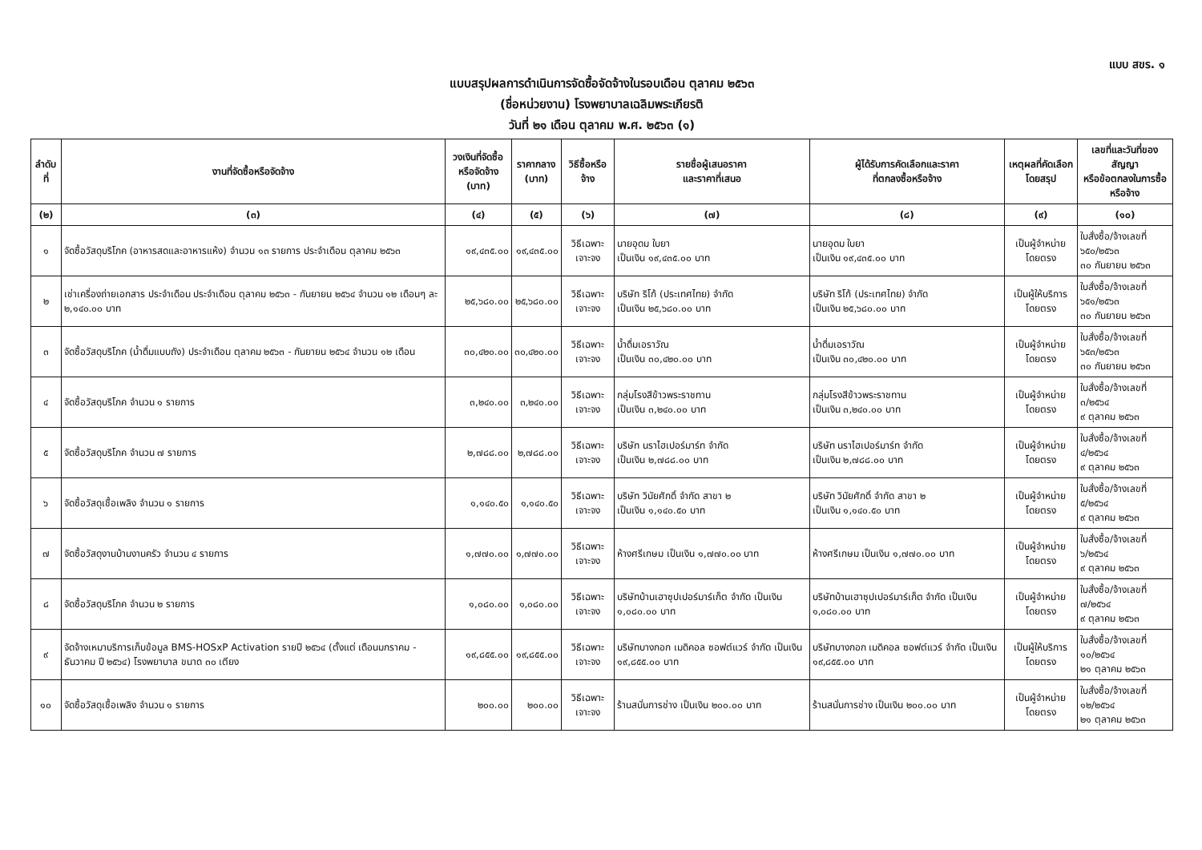แบบ สขร. ๑
แบบสรุปผลการดำเนินการจัดซื้อจัดจ้างในรอบเดือน ตุลาคม ๒๕๖๓
(ชื่อหน่วยงาน) โรงพยาบาลเฉลิมพระเกียรติ
วันที่ ๒๑ เดือน ตุลาคม พ.ศ. ๒๕๖๓ (๑)
| ลำดับที่ | งานที่จัดซื้อหรือจัดจ้าง | วงเงินที่จัดซื้อ หรือจัดจ้าง (บาท) | ราคากลาง (บาท) | วิธีซื้อหรือจ้าง | รายชื่อผู้เสนอราคา และราคาที่เสนอ | ผู้ได้รับการคัดเลือกและราคา ที่ตกลงซื้อหรือจ้าง | เหตุผลที่คัดเลือก โดยสรุป | เลขที่และวันที่ของสัญญา หรือข้อตกลงในการซื้อหรือจ้าง |
| --- | --- | --- | --- | --- | --- | --- | --- | --- |
| (๒) | (๓) | (๔) | (๕) | (๖) | (๗) | (๘) | (๙) | (๑๐) |
| ๑ | จัดซื้อวัสดุบริโภค (อาหารสดและอาหารแห้ง) จำนวน ๑๓ รายการ ประจำเดือน ตุลาคม ๒๕๖๓ | ๑๙,๔๓๕.๐๐ | ๑๙,๔๓๕.๐๐ | วิธีเฉพาะเจาะจง | นายอุดม ใบยา เป็นเงิน ๑๙,๔๓๕.๐๐ บาท | นายอุดม ใบยา เป็นเงิน ๑๙,๔๓๕.๐๐ บาท | เป็นผู้จำหน่ายโดยตรง | ใบสั่งซื้อ/จ้างเลขที่ ๖๕๐/๒๕๖๓ ๓๐ กันยายน ๒๕๖๓ |
| ๒ | เช่าเครื่องถ่ายเอกสาร ประจำเดือน ประจำเดือน ตุลาคม ๒๕๖๓ - กันยายน ๒๕๖๔ จำนวน ๑๒ เดือนๆ ละ ๒,๑๔๐.๐๐ บาท | ๒๕,๖๘๐.๐๐ | ๒๕,๖๘๐.๐๐ | วิธีเฉพาะเจาะจง | บริษัท ริโก้ (ประเทศไทย) จำกัด เป็นเงิน ๒๕,๖๘๐.๐๐ บาท | บริษัท ริโก้ (ประเทศไทย) จำกัด เป็นเงิน ๒๕,๖๘๐.๐๐ บาท | เป็นผู้ให้บริการโดยตรง | ใบสั่งซื้อ/จ้างเลขที่ ๖๕๑/๒๕๖๓ ๓๐ กันยายน ๒๕๖๓ |
| ๓ | จัดซื้อวัสดุบริโภค (น้ำดื่มแบบถัง) ประจำเดือน ตุลาคม ๒๕๖๓ - กันยายน ๒๕๖๔ จำนวน ๑๒ เดือน | ๓๐,๔๒๐.๐๐ | ๓๐,๔๒๐.๐๐ | วิธีเฉพาะเจาะจง | น้ำดื่มเอราวัณ เป็นเงิน ๓๐,๔๒๐.๐๐ บาท | น้ำดื่มเอราวัณ เป็นเงิน ๓๐,๔๒๐.๐๐ บาท | เป็นผู้จำหน่ายโดยตรง | ใบสั่งซื้อ/จ้างเลขที่ ๖๕๓/๒๕๖๓ ๓๐ กันยายน ๒๕๖๓ |
| ๔ | จัดซื้อวัสดุบริโภค จำนวน ๑ รายการ | ๓,๒๔๐.๐๐ | ๓,๒๔๐.๐๐ | วิธีเฉพาะเจาะจง | กลุ่มโรงสีข้าวพระราชทาน เป็นเงิน ๓,๒๔๐.๐๐ บาท | กลุ่มโรงสีข้าวพระราชทาน เป็นเงิน ๓,๒๔๐.๐๐ บาท | เป็นผู้จำหน่ายโดยตรง | ใบสั่งซื้อ/จ้างเลขที่ ๓/๒๕๖๔ ๙ ตุลาคม ๒๕๖๓ |
| ๕ | จัดซื้อวัสดุบริโภค จำนวน ๗ รายการ | ๒,๗๘๘.๐๐ | ๒,๗๘๘.๐๐ | วิธีเฉพาะเจาะจง | บริษัท นราไฮเปอร์มาร์ท จำกัด เป็นเงิน ๒,๗๘๘.๐๐ บาท | บริษัท นราไฮเปอร์มาร์ท จำกัด เป็นเงิน ๒,๗๘๘.๐๐ บาท | เป็นผู้จำหน่ายโดยตรง | ใบสั่งซื้อ/จ้างเลขที่ ๔/๒๕๖๔ ๙ ตุลาคม ๒๕๖๓ |
| ๖ | จัดซื้อวัสดุเชื้อเพลิง จำนวน ๑ รายการ | ๑,๑๔๐.๕๐ | ๑,๑๔๐.๕๐ | วิธีเฉพาะเจาะจง | บริษัท วินัยศักดิ์ จำกัด สาขา ๒ เป็นเงิน ๑,๑๔๐.๕๐ บาท | บริษัท วินัยศักดิ์ จำกัด สาขา ๒ เป็นเงิน ๑,๑๔๐.๕๐ บาท | เป็นผู้จำหน่ายโดยตรง | ใบสั่งซื้อ/จ้างเลขที่ ๕/๒๕๖๔ ๙ ตุลาคม ๒๕๖๓ |
| ๗ | จัดซื้อวัสดุงานบ้านงานครัว จำนวน ๔ รายการ | ๑,๗๗๐.๐๐ | ๑,๗๗๐.๐๐ | วิธีเฉพาะเจาะจง | ห้างศรีเกษม เป็นเงิน ๑,๗๗๐.๐๐ บาท | ห้างศรีเกษม เป็นเงิน ๑,๗๗๐.๐๐ บาท | เป็นผู้จำหน่ายโดยตรง | ใบสั่งซื้อ/จ้างเลขที่ ๖/๒๕๖๔ ๙ ตุลาคม ๒๕๖๓ |
| ๘ | จัดซื้อวัสดุบริโภค จำนวน ๒ รายการ | ๑,๐๘๐.๐๐ | ๑,๐๘๐.๐๐ | วิธีเฉพาะเจาะจง | บริษัทบ้านเฮาซุปเปอร์มาร์เก็ต จำกัด เป็นเงิน ๑,๐๘๐.๐๐ บาท | บริษัทบ้านเฮาซุปเปอร์มาร์เก็ต จำกัด เป็นเงิน ๑,๐๘๐.๐๐ บาท | เป็นผู้จำหน่ายโดยตรง | ใบสั่งซื้อ/จ้างเลขที่ ๗/๒๕๖๔ ๙ ตุลาคม ๒๕๖๓ |
| ๙ | จัดจ้างเหมาบริการเก็บข้อมูล BMS-HOSxP Activation รายปี ๒๕๖๔ (ตั้งแต่ เดือนมกราคม - ธันวาคม ปี ๒๕๖๔) โรงพยาบาล ขนาด ๓๐ เตียง | ๑๙,๘๕๕.๐๐ | ๑๙,๘๕๕.๐๐ | วิธีเฉพาะเจาะจง | บริษัทบางกอก เมดิคอล ซอฟต์แวร์ จำกัด เป็นเงิน ๑๙,๘๕๕.๐๐ บาท | บริษัทบางกอก เมดิคอล ซอฟต์แวร์ จำกัด เป็นเงิน ๑๙,๘๕๕.๐๐ บาท | เป็นผู้ให้บริการโดยตรง | ใบสั่งซื้อ/จ้างเลขที่ ๑๐/๒๕๖๔ ๒๑ ตุลาคม ๒๕๖๓ |
| ๑๐ | จัดซื้อวัสดุเชื้อเพลิง จำนวน ๑ รายการ | ๒๐๐.๐๐ | ๒๐๐.๐๐ | วิธีเฉพาะเจาะจง | ร้านสนั่นการช่าง เป็นเงิน ๒๐๐.๐๐ บาท | ร้านสนั่นการช่าง เป็นเงิน ๒๐๐.๐๐ บาท | เป็นผู้จำหน่ายโดยตรง | ใบสั่งซื้อ/จ้างเลขที่ ๑๒/๒๕๖๔ ๒๑ ตุลาคม ๒๕๖๓ |